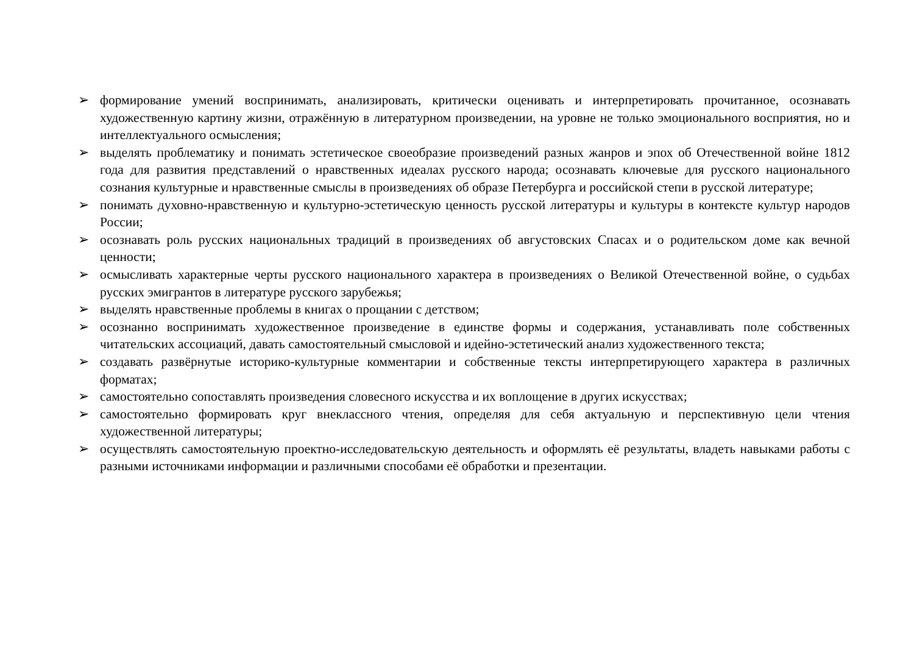➢ формирование умений воспринимать, анализировать, критически оценивать и интерпретировать прочитанное, осознавать художественную картину жизни, отражённую в литературном произведении, на уровне не только эмоционального восприятия, но и интеллектуального осмысления;
➢ выделять проблематику и понимать эстетическое своеобразие произведений разных жанров и эпох об Отечественной войне 1812 года для развития представлений о нравственных идеалах русского народа; осознавать ключевые для русского национального сознания культурные и нравственные смыслы в произведениях об образе Петербурга и российской степи в русской литературе;
➢ понимать духовно-нравственную и культурно-эстетическую ценность русской литературы и культуры в контексте культур народов России;
➢ осознавать роль русских национальных традиций в произведениях об августовских Спасах и о родительском доме как вечной ценности;
➢ осмысливать характерные черты русского национального характера в произведениях о Великой Отечественной войне, о судьбах русских эмигрантов в литературе русского зарубежья;
➢ выделять нравственные проблемы в книгах о прощании с детством;
➢ осознанно воспринимать художественное произведение в единстве формы и содержания, устанавливать поле собственных читательских ассоциаций, давать самостоятельный смысловой и идейно-эстетический анализ художественного текста;
➢ создавать развёрнутые историко-культурные комментарии и собственные тексты интерпретирующего характера в различных форматах;
➢ самостоятельно сопоставлять произведения словесного искусства и их воплощение в других искусствах;
➢ самостоятельно формировать круг внеклассного чтения, определяя для себя актуальную и перспективную цели чтения художественной литературы;
➢ осуществлять самостоятельную проектно-исследовательскую деятельность и оформлять её результаты, владеть навыками работы с разными источниками информации и различными способами её обработки и презентации.